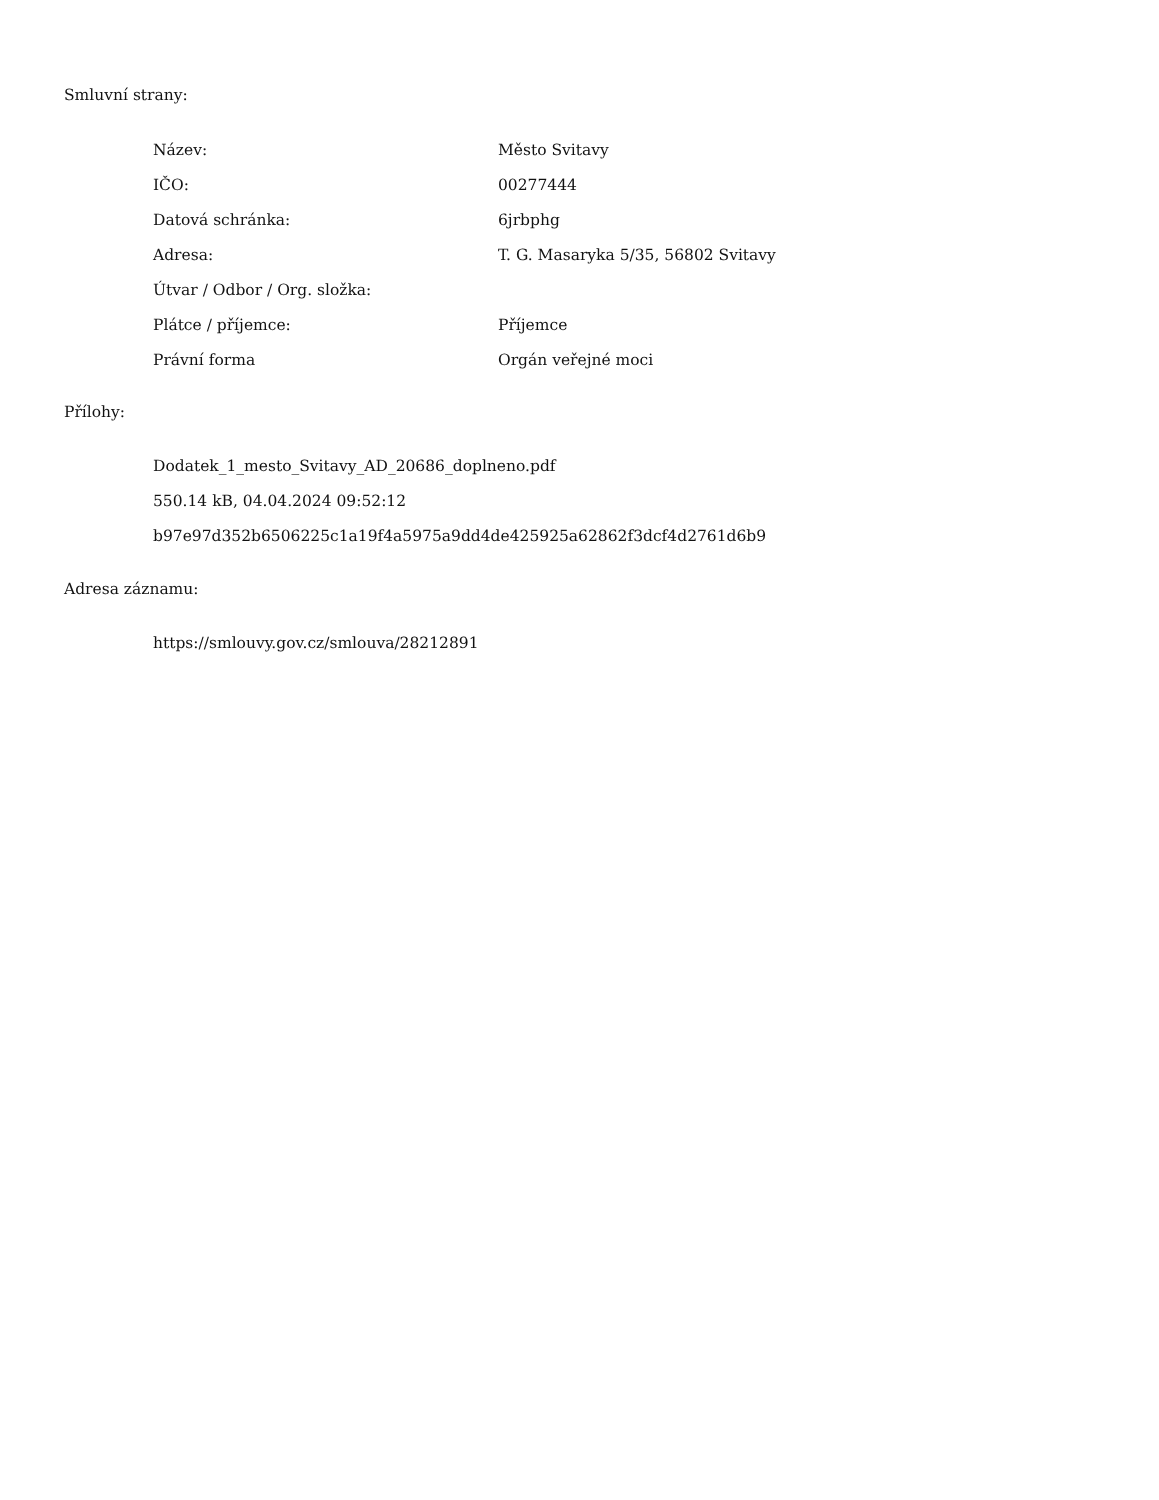Smluvní strany:
| Název: | Město Svitavy |
| IČO: | 00277444 |
| Datová schránka: | 6jrbphg |
| Adresa: | T. G. Masaryka 5/35, 56802 Svitavy |
| Útvar / Odbor / Org. složka: | |
| Plátce / příjemce: | Příjemce |
| Právní forma | Orgán veřejné moci |
Přílohy:
Dodatek_1_mesto_Svitavy_AD_20686_doplneno.pdf
550.14 kB, 04.04.2024 09:52:12
b97e97d352b6506225c1a19f4a5975a9dd4de425925a62862f3dcf4d2761d6b9
Adresa záznamu:
https://smlouvy.gov.cz/smlouva/28212891